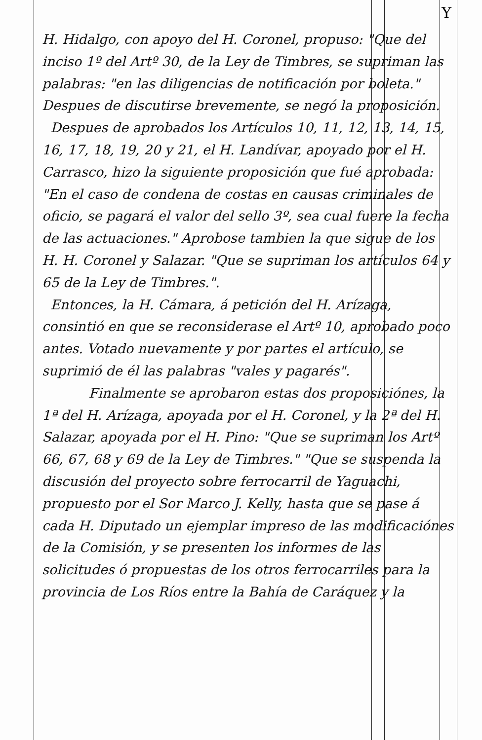Y
H. Hidalgo, con apoyo del H. Coronel, propuso: "Que del inciso 1º del Artº 30, de la Ley de Timbres, se supriman las palabras: "en las diligencias de notificación por boleta." Despues de discutirse brevemente, se negó la proposición.
Despues de aprobados los Artículos 10, 11, 12, 13, 14, 15, 16, 17, 18, 19, 20 y 21, el H. Landívar, apoyado por el H. Carrasco, hizo la siguiente proposición que fué aprobada: "En el caso de condena de costas en causas criminales de oficio, se pagará el valor del sello 3º, sea cual fuere la fecha de las actuaciones." Aprobose tambien la que sigue de los H. H. Coronel y Salazar. "Que se supriman los artículos 64 y 65 de la Ley de Timbres.".
Entonces, la H. Cámara, á petición del H. Arízaga, consintió en que se reconsiderase el Artº 10, aprobado poco antes. Votado nuevamente y por partes el artículo, se suprimió de él las palabras "vales y pagarés".
Finalmente se aprobaron estas dos proposiciónes, la 1ª del H. Arízaga, apoyada por el H. Coronel, y la 2ª del H. Salazar, apoyada por el H. Pino: "Que se supriman los Artº 66, 67, 68 y 69 de la Ley de Timbres." "Que se suspenda la discusión del proyecto sobre ferrocarril de Yaguachi, propuesto por el Sor Marco J. Kelly, hasta que se pase á cada H. Diputado un ejemplar impreso de las modificaciónes de la Comisión, y se presenten los informes de las solicitudes ó propuestas de los otros ferrocarriles para la provincia de Los Ríos entre la Bahía de Caráquez y la